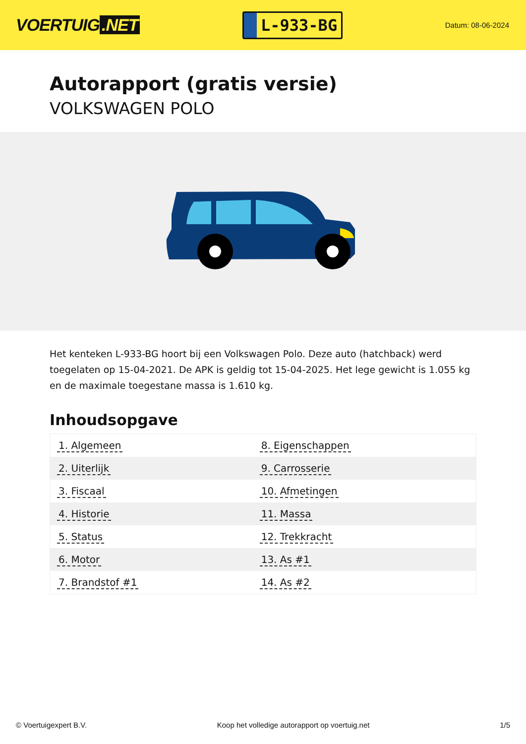VOERTUIG.NET
L-933-BG
Datum: 08-06-2024
Autorapport (gratis versie)
VOLKSWAGEN POLO
Het kenteken L-933-BG hoort bij een Volkswagen Polo. Deze auto (hatchback) werd toegelaten op 15-04-2021. De APK is geldig tot 15-04-2025. Het lege gewicht is 1.055 kg en de maximale toegestane massa is 1.610 kg.
Inhoudsopgave
| 1. Algemeen | 8. Eigenschappen |
| 2. Uiterlijk | 9. Carrosserie |
| 3. Fiscaal | 10. Afmetingen |
| 4. Historie | 11. Massa |
| 5. Status | 12. Trekkracht |
| 6. Motor | 13. As #1 |
| 7. Brandstof #1 | 14. As #2 |
© Voertuigexpert B.V. Koop het volledige autorapport op voertuig.net 1/5